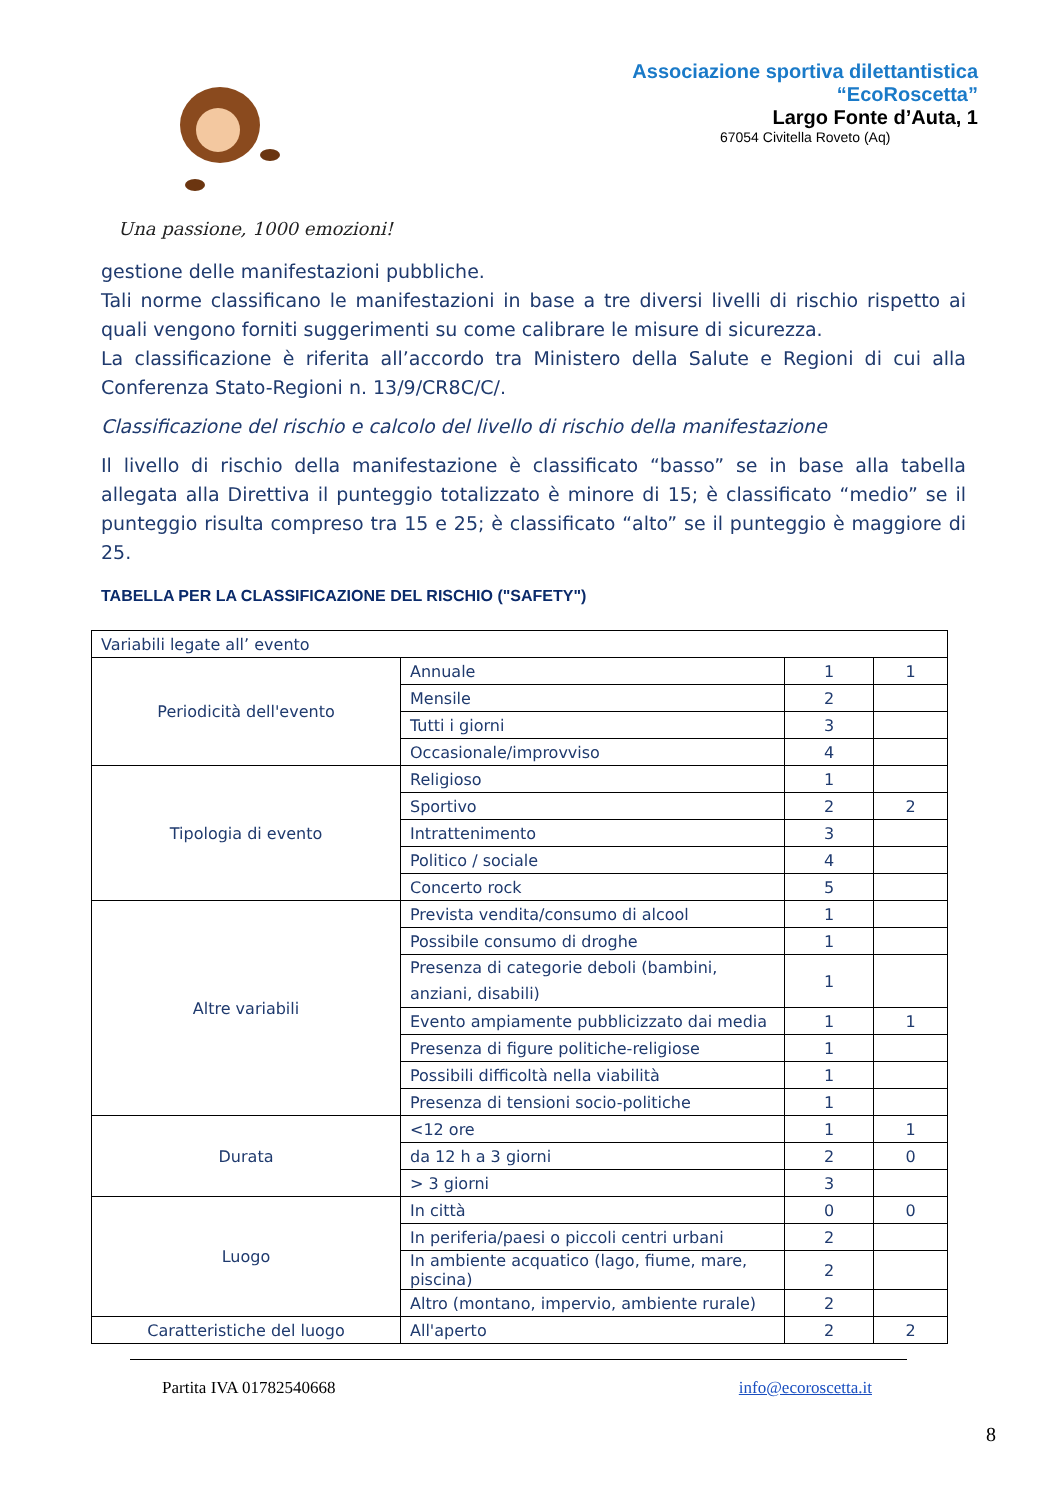Associazione sportiva dilettantistica
“EcoRoscetta”
Largo Fonte d’Auta, 1
67054 Civitella Roveto (Aq)
Una passione, 1000 emozioni!
gestione delle manifestazioni pubbliche.
Tali norme classificano le manifestazioni in base a tre diversi livelli di rischio rispetto ai quali vengono forniti suggerimenti su come calibrare le misure di sicurezza.
La classificazione è riferita all’accordo tra Ministero della Salute e Regioni di cui alla Conferenza Stato-Regioni n. 13/9/CR8C/C/.
Classificazione del rischio e calcolo del livello di rischio della manifestazione
Il livello di rischio della manifestazione è classificato “basso” se in base alla tabella allegata alla Direttiva il punteggio totalizzato è minore di 15; è classificato “medio” se il punteggio risulta compreso tra 15 e 25; è classificato “alto” se il punteggio è maggiore di 25.
TABELLA PER LA CLASSIFICAZIONE DEL RISCHIO ("SAFETY")
| Variabili legate all’ evento | | | |
| Periodicità dell'evento | Annuale | 1 | 1 |
| | Mensile | 2 | |
| | Tutti i giorni | 3 | |
| | Occasionale/improvviso | 4 | |
| Tipologia di evento | Religioso | 1 | |
| | Sportivo | 2 | 2 |
| | Intrattenimento | 3 | |
| | Politico / sociale | 4 | |
| | Concerto rock | 5 | |
| Altre variabili | Prevista vendita/consumo di alcool | 1 | |
| | Possibile consumo di droghe | 1 | |
| | Presenza di categorie deboli (bambini, anziani, disabili) | 1 | |
| | Evento ampiamente pubblicizzato dai media | 1 | 1 |
| | Presenza di figure politiche-religiose | 1 | |
| | Possibili difficoltà nella viabilità | 1 | |
| | Presenza di tensioni socio-politiche | 1 | |
| Durata | <12 ore | 1 | 1 |
| | da 12 h a 3 giorni | 2 | 0 |
| | > 3 giorni | 3 | |
| Luogo | In città | 0 | 0 |
| | In periferia/paesi o piccoli centri urbani | 2 | |
| | In ambiente acquatico (lago, fiume, mare, piscina) | 2 | |
| | Altro (montano, impervio, ambiente rurale) | 2 | |
| Caratteristiche del luogo | All'aperto | 2 | 2 |
Partita IVA 01782540668 info@ecoroscetta.it
8